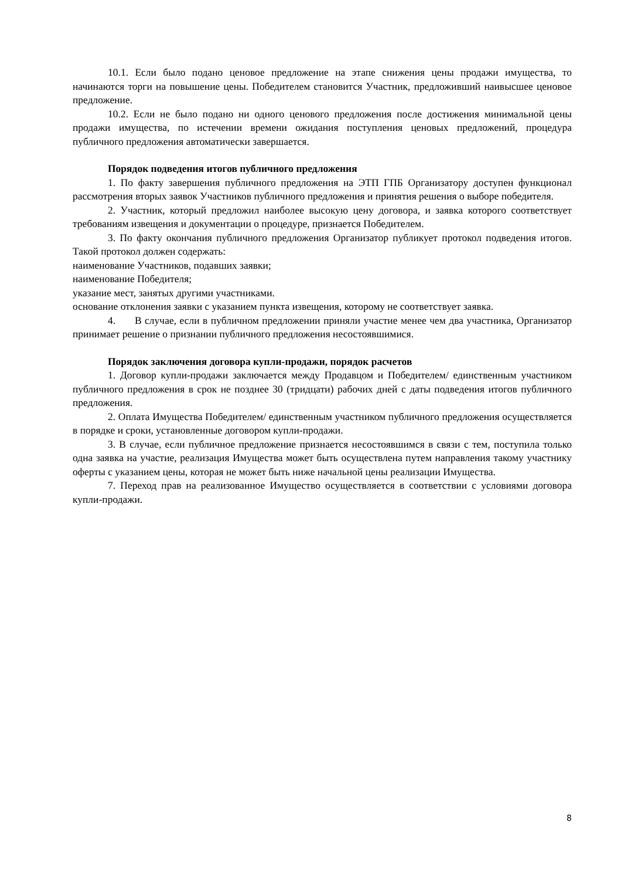10.1. Если было подано ценовое предложение на этапе снижения цены продажи имущества, то начинаются торги на повышение цены. Победителем становится Участник, предложивший наивысшее ценовое предложение.
10.2. Если не было подано ни одного ценового предложения после достижения минимальной цены продажи имущества, по истечении времени ожидания поступления ценовых предложений, процедура публичного предложения автоматически завершается.
Порядок подведения итогов публичного предложения
1. По факту завершения публичного предложения на ЭТП ГПБ Организатору доступен функционал рассмотрения вторых заявок Участников публичного предложения и принятия решения о выборе победителя.
2. Участник, который предложил наиболее высокую цену договора, и заявка которого соответствует требованиям извещения и документации о процедуре, признается Победителем.
3. По факту окончания публичного предложения Организатор публикует протокол подведения итогов. Такой протокол должен содержать:
наименование Участников, подавших заявки;
наименование Победителя;
указание мест, занятых другими участниками.
основание отклонения заявки с указанием пункта извещения, которому не соответствует заявка.
4. В случае, если в публичном предложении приняли участие менее чем два участника, Организатор принимает решение о признании публичного предложения несостоявшимися.
Порядок заключения договора купли-продажи, порядок расчетов
1. Договор купли-продажи заключается между Продавцом и Победителем/ единственным участником публичного предложения в срок не позднее 30 (тридцати) рабочих дней с даты подведения итогов публичного предложения.
2. Оплата Имущества Победителем/ единственным участником публичного предложения осуществляется в порядке и сроки, установленные договором купли-продажи.
3. В случае, если публичное предложение признается несостоявшимся в связи с тем, поступила только одна заявка на участие, реализация Имущества может быть осуществлена путем направления такому участнику оферты с указанием цены, которая не может быть ниже начальной цены реализации Имущества.
7. Переход прав на реализованное Имущество осуществляется в соответствии с условиями договора купли-продажи.
8